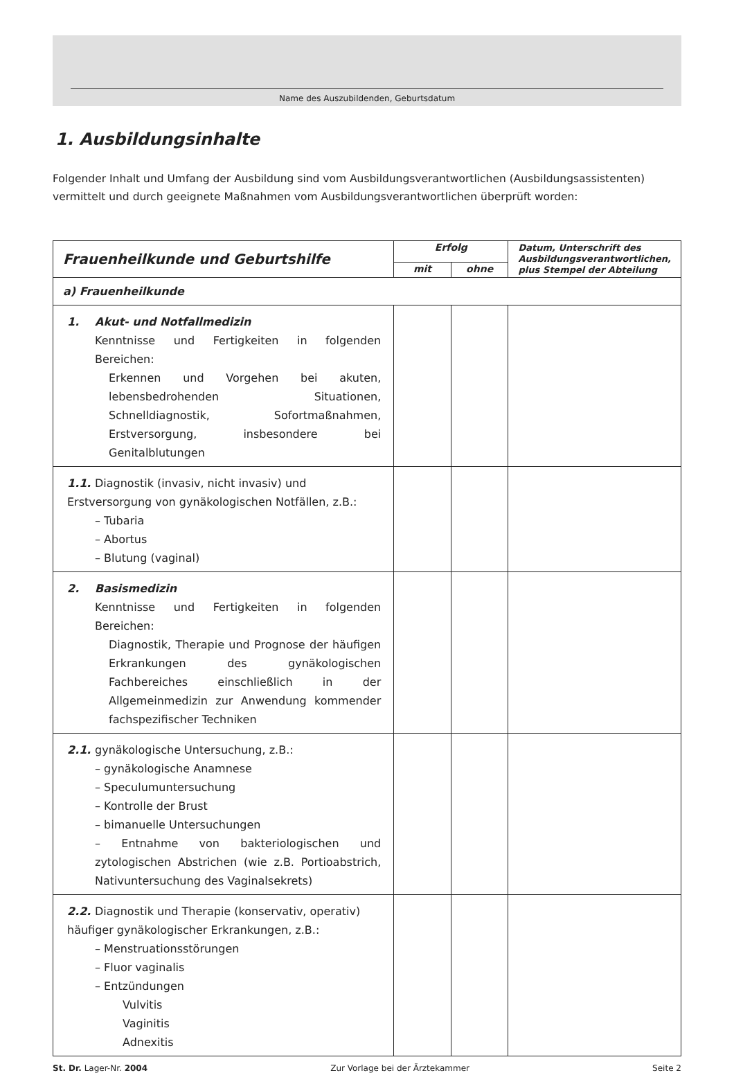Name des Auszubildenden, Geburtsdatum
1. Ausbildungsinhalte
Folgender Inhalt und Umfang der Ausbildung sind vom Ausbildungsverantwortlichen (Ausbildungsassistenten) vermittelt und durch geeignete Maßnahmen vom Ausbildungsverantwortlichen überprüft worden:
| Frauenheilkunde und Geburtshilfe | Erfolg | | Datum, Unterschrift des Ausbildungsverantwortlichen, plus Stempel der Abteilung |
| --- | --- | --- | --- |
| | mit | ohne | |
| a) Frauenheilkunde | | | |
| 1. Akut- und Notfallmedizin Kenntnisse und Fertigkeiten in folgenden Bereichen: Erkennen und Vorgehen bei akuten, lebensbedrohenden Situationen, Schnelldiagnostik, Sofortmaßnahmen, Erstversorgung, insbesondere bei Genitalblutungen | | | |
| 1.1. Diagnostik (invasiv, nicht invasiv) und Erstversorgung von gynäkologischen Notfällen, z.B.: – Tubaria – Abortus – Blutung (vaginal) | | | |
| 2. Basismedizin Kenntnisse und Fertigkeiten in folgenden Bereichen: Diagnostik, Therapie und Prognose der häufigen Erkrankungen des gynäkologischen Fachbereiches einschließlich in der Allgemeinmedizin zur Anwendung kommender fachspezifischer Techniken | | | |
| 2.1. gynäkologische Untersuchung, z.B.: – gynäkologische Anamnese – Speculumuntersuchung – Kontrolle der Brust – bimanuelle Untersuchungen – Entnahme von bakteriologischen und zytologischen Abstrichen (wie z.B. Portioabstrich, Nativuntersuchung des Vaginalsekrets) | | | |
| 2.2. Diagnostik und Therapie (konservativ, operativ) häufiger gynäkologischer Erkrankungen, z.B.: – Menstruationsstörungen – Fluor vaginalis – Entzündungen Vulvitis Vaginitis Adnexitis | | | |
St. Dr. Lager-Nr. 2004 Zur Vorlage bei der Ärztekammer Seite 2